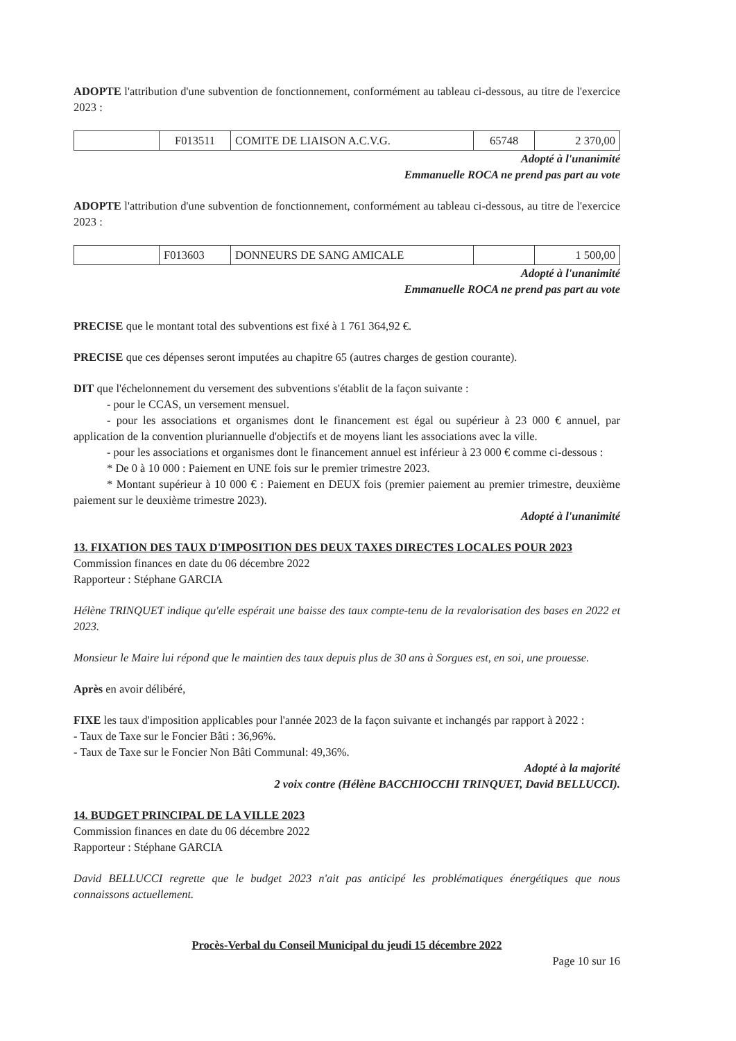ADOPTE l'attribution d'une subvention de fonctionnement, conformément au tableau ci-dessous, au titre de l'exercice 2023 :
| | F013511 | COMITE DE LIAISON A.C.V.G. | 65748 | 2 370,00 |
Adopté à l'unanimité
Emmanuelle ROCA ne prend pas part au vote
ADOPTE l'attribution d'une subvention de fonctionnement, conformément au tableau ci-dessous, au titre de l'exercice 2023 :
| | F013603 | DONNEURS DE SANG AMICALE | | 1 500,00 |
Adopté à l'unanimité
Emmanuelle ROCA ne prend pas part au vote
PRECISE que le montant total des subventions est fixé à 1 761 364,92 €.
PRECISE que ces dépenses seront imputées au chapitre 65 (autres charges de gestion courante).
DIT que l'échelonnement du versement des subventions s'établit de la façon suivante :
- pour le CCAS, un versement mensuel.
- pour les associations et organismes dont le financement est égal ou supérieur à 23 000 € annuel, par application de la convention pluriannuelle d'objectifs et de moyens liant les associations avec la ville.
- pour les associations et organismes dont le financement annuel est inférieur à 23 000 € comme ci-dessous :
* De 0 à 10 000 : Paiement en UNE fois sur le premier trimestre 2023.
* Montant supérieur à 10 000 € : Paiement en DEUX fois (premier paiement au premier trimestre, deuxième paiement sur le deuxième trimestre 2023).
Adopté à l'unanimité
13. FIXATION DES TAUX D'IMPOSITION DES DEUX TAXES DIRECTES LOCALES POUR 2023
Commission finances en date du 06 décembre 2022
Rapporteur : Stéphane GARCIA
Hélène TRINQUET indique qu'elle espérait une baisse des taux compte-tenu de la revalorisation des bases en 2022 et 2023.
Monsieur le Maire lui répond que le maintien des taux depuis plus de 30 ans à Sorgues est, en soi, une prouesse.
Après en avoir délibéré,
FIXE les taux d'imposition applicables pour l'année 2023 de la façon suivante et inchangés par rapport à 2022 :
- Taux de Taxe sur le Foncier Bâti : 36,96%.
- Taux de Taxe sur le Foncier Non Bâti Communal: 49,36%.
Adopté à la majorité
2 voix contre (Hélène BACCHIOCCHI TRINQUET, David BELLUCCI).
14. BUDGET PRINCIPAL DE LA VILLE 2023
Commission finances en date du 06 décembre 2022
Rapporteur : Stéphane GARCIA
David BELLUCCI regrette que le budget 2023 n'ait pas anticipé les problématiques énergétiques que nous connaissons actuellement.
Procès-Verbal du Conseil Municipal du jeudi 15 décembre 2022
Page 10 sur 16